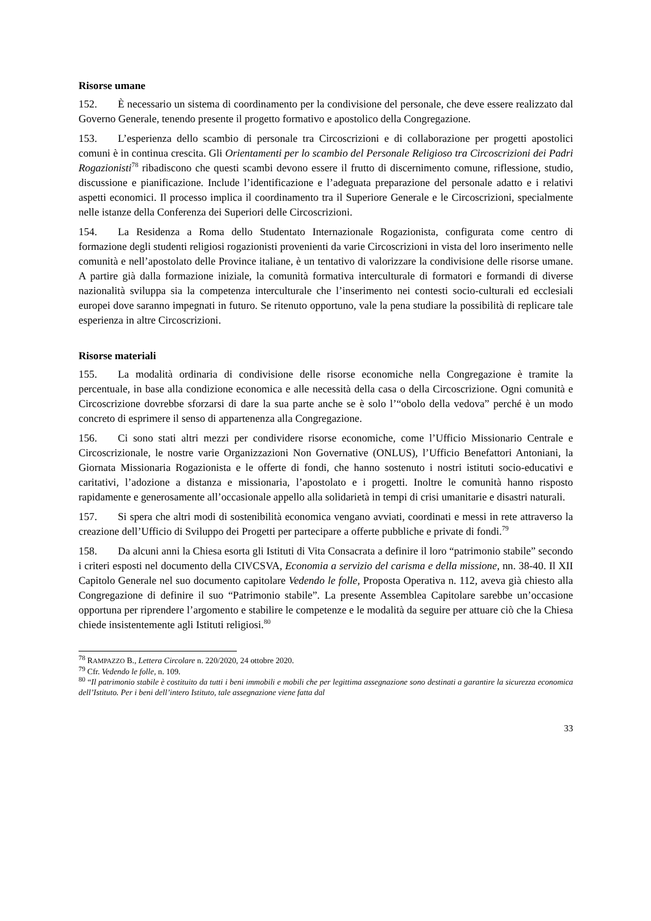Risorse umane
152. È necessario un sistema di coordinamento per la condivisione del personale, che deve essere realizzato dal Governo Generale, tenendo presente il progetto formativo e apostolico della Congregazione.
153. L’esperienza dello scambio di personale tra Circoscrizioni e di collaborazione per progetti apostolici comuni è in continua crescita. Gli Orientamenti per lo scambio del Personale Religioso tra Circoscrizioni dei Padri Rogazionisti<sup>78</sup> ribadiscono che questi scambi devono essere il frutto di discernimento comune, riflessione, studio, discussione e pianificazione. Include l’identificazione e l’adeguata preparazione del personale adatto e i relativi aspetti economici. Il processo implica il coordinamento tra il Superiore Generale e le Circoscrizioni, specialmente nelle istanze della Conferenza dei Superiori delle Circoscrizioni.
154. La Residenza a Roma dello Studentato Internazionale Rogazionista, configurata come centro di formazione degli studenti religiosi rogazionisti provenienti da varie Circoscrizioni in vista del loro inserimento nelle comunità e nell’apostolato delle Province italiane, è un tentativo di valorizzare la condivisione delle risorse umane. A partire già dalla formazione iniziale, la comunità formativa interculturale di formatori e formandi di diverse nazionalità sviluppa sia la competenza interculturale che l’inserimento nei contesti socio-culturali ed ecclesiali europei dove saranno impegnati in futuro. Se ritenuto opportuno, vale la pena studiare la possibilità di replicare tale esperienza in altre Circoscrizioni.
Risorse materiali
155. La modalità ordinaria di condivisione delle risorse economiche nella Congregazione è tramite la percentuale, in base alla condizione economica e alle necessità della casa o della Circoscrizione. Ogni comunità e Circoscrizione dovrebbe sforzarsi di dare la sua parte anche se è solo l’“obolo della vedova” perché è un modo concreto di esprimere il senso di appartenenza alla Congregazione.
156. Ci sono stati altri mezzi per condividere risorse economiche, come l’Ufficio Missionario Centrale e Circoscrizionale, le nostre varie Organizzazioni Non Governative (ONLUS), l’Ufficio Benefattori Antoniani, la Giornata Missionaria Rogazionista e le offerte di fondi, che hanno sostenuto i nostri istituti socio-educativi e caritativi, l’adozione a distanza e missionaria, l’apostolato e i progetti. Inoltre le comunità hanno risposto rapidamente e generosamente all’occasionale appello alla solidarietà in tempi di crisi umanitarie e disastri naturali.
157. Si spera che altri modi di sostenibilità economica vengano avviati, coordinati e messi in rete attraverso la creazione dell’Ufficio di Sviluppo dei Progetti per partecipare a offerte pubbliche e private di fondi.<sup>79</sup>
158. Da alcuni anni la Chiesa esorta gli Istituti di Vita Consacrata a definire il loro “patrimonio stabile” secondo i criteri esposti nel documento della CIVCSVA, Economia a servizio del carisma e della missione, nn. 38-40. Il XII Capitolo Generale nel suo documento capitolare Vedendo le folle, Proposta Operativa n. 112, aveva già chiesto alla Congregazione di definire il suo “Patrimonio stabile”. La presente Assemblea Capitolare sarebbe un’occasione opportuna per riprendere l’argomento e stabilire le competenze e le modalità da seguire per attuare ciò che la Chiesa chiede insistentemente agli Istituti religiosi.<sup>80</sup>
<sup>78</sup> RAMPAZZO B., Lettera Circolare n. 220/2020, 24 ottobre 2020.
<sup>79</sup> Cfr. Vedendo le folle, n. 109.
<sup>80</sup> “Il patrimonio stabile è costituito da tutti i beni immobili e mobili che per legittima assegnazione sono destinati a garantire la sicurezza economica dell’Istituto. Per i beni dell’intero Istituto, tale assegnazione viene fatta dal
33